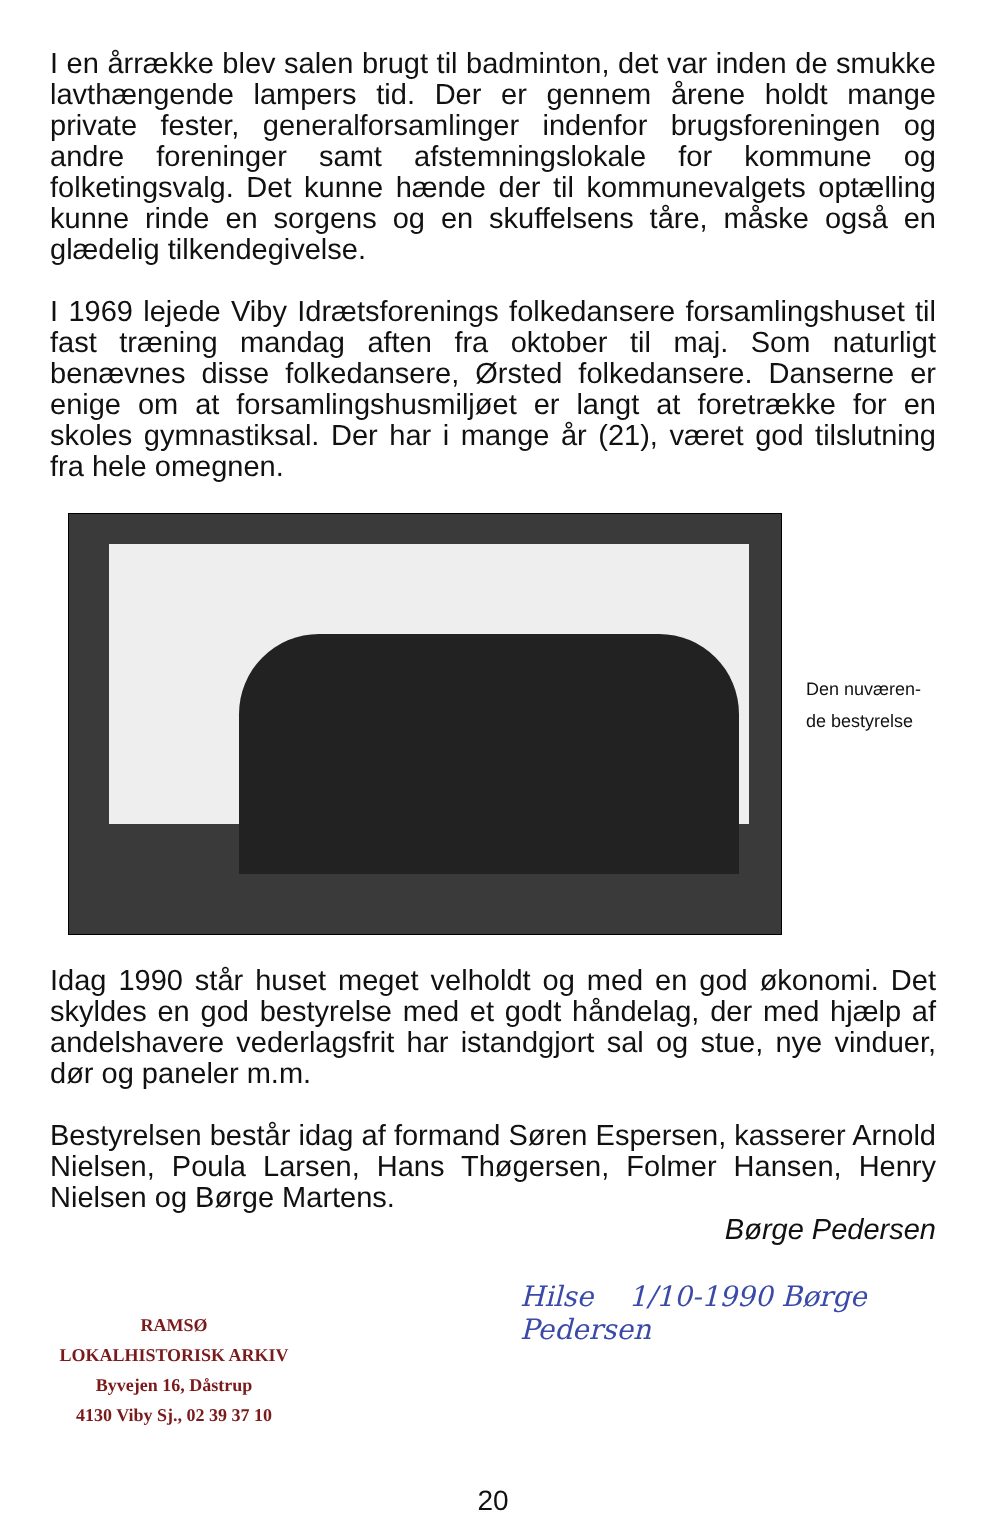I en årrække blev salen brugt til badminton, det var inden de smukke lavthængende lampers tid. Der er gennem årene holdt mange private fester, generalforsamlinger indenfor brugsforeningen og andre foreninger samt afstemningslokale for kommune og folketingsvalg. Det kunne hænde der til kommunevalgets optælling kunne rinde en sorgens og en skuffelsens tåre, måske også en glædelig tilkendegivelse.
I 1969 lejede Viby Idrætsforenings folkedansere forsamlingshuset til fast træning mandag aften fra oktober til maj. Som naturligt benævnes disse folkedansere, Ørsted folkedansere. Danserne er enige om at forsamlingshusmiljøet er langt at foretrække for en skoles gymnastiksal. Der har i mange år (21), været god tilslutning fra hele omegnen.
Den nuværen-
de bestyrelse
Idag 1990 står huset meget velholdt og med en god økonomi. Det skyldes en god bestyrelse med et godt håndelag, der med hjælp af andelshavere vederlagsfrit har istandgjort sal og stue, nye vinduer, dør og paneler m.m.
Bestyrelsen består idag af formand Søren Espersen, kasserer Arnold Nielsen, Poula Larsen, Hans Thøgersen, Folmer Hansen, Henry Nielsen og Børge Martens.
Børge Pedersen
Hilse 1/10-1990 Børge Pedersen
RAMSØ
LOKALHISTORISK ARKIV
Byvejen 16, Dåstrup
4130 Viby Sj., 02 39 37 10
20